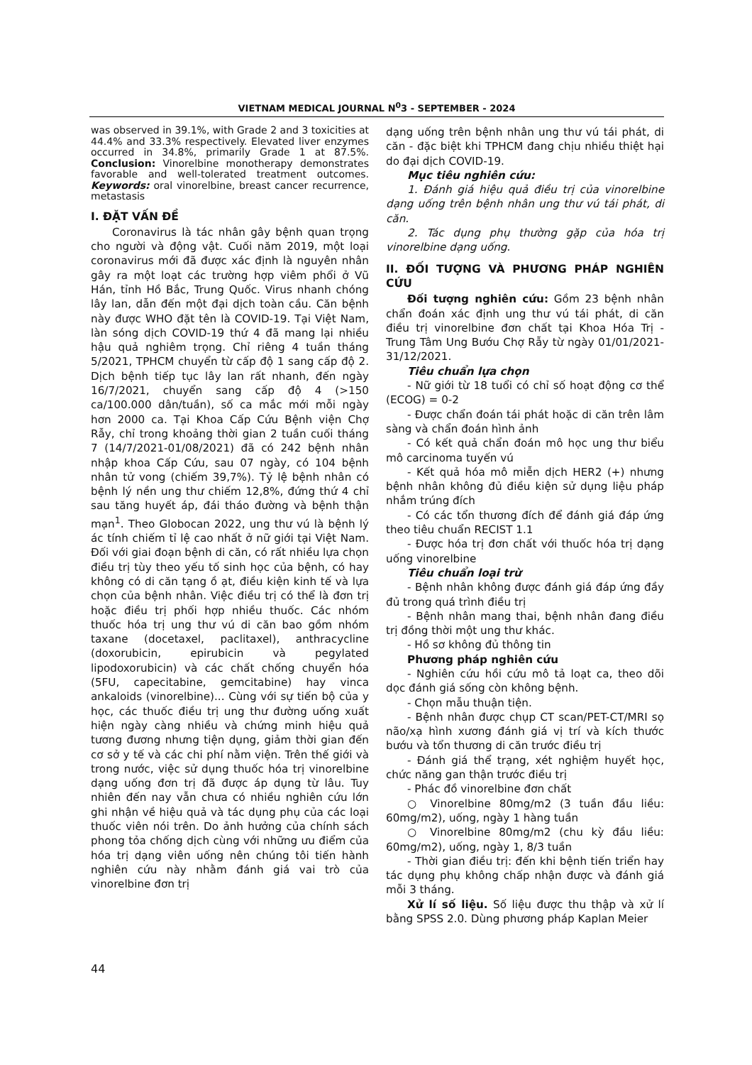VIETNAM MEDICAL JOURNAL N<sup>0</sup>3 - SEPTEMBER - 2024
was observed in 39.1%, with Grade 2 and 3 toxicities at 44.4% and 33.3% respectively. Elevated liver enzymes occurred in 34.8%, primarily Grade 1 at 87.5%. Conclusion: Vinorelbine monotherapy demonstrates favorable and well-tolerated treatment outcomes. Keywords: oral vinorelbine, breast cancer recurrence, metastasis
I. ĐẶT VẤN ĐỀ
Coronavirus là tác nhân gây bệnh quan trọng cho người và động vật. Cuối năm 2019, một loại coronavirus mới đã được xác định là nguyên nhân gây ra một loạt các trường hợp viêm phổi ở Vũ Hán, tỉnh Hồ Bắc, Trung Quốc. Virus nhanh chóng lây lan, dẫn đến một đại dịch toàn cầu. Căn bệnh này được WHO đặt tên là COVID-19. Tại Việt Nam, làn sóng dịch COVID-19 thứ 4 đã mang lại nhiều hậu quả nghiêm trọng. Chỉ riêng 4 tuần tháng 5/2021, TPHCM chuyển từ cấp độ 1 sang cấp độ 2. Dịch bệnh tiếp tục lây lan rất nhanh, đến ngày 16/7/2021, chuyển sang cấp độ 4 (>150 ca/100.000 dân/tuần), số ca mắc mới mỗi ngày hơn 2000 ca. Tại Khoa Cấp Cứu Bệnh viện Chợ Rẫy, chỉ trong khoảng thời gian 2 tuần cuối tháng 7 (14/7/2021-01/08/2021) đã có 242 bệnh nhân nhập khoa Cấp Cứu, sau 07 ngày, có 104 bệnh nhân tử vong (chiếm 39,7%). Tỷ lệ bệnh nhân có bệnh lý nền ung thư chiếm 12,8%, đứng thứ 4 chỉ sau tăng huyết áp, đái tháo đường và bệnh thận mạn<sup>1</sup>. Theo Globocan 2022, ung thư vú là bệnh lý ác tính chiếm tỉ lệ cao nhất ở nữ giới tại Việt Nam. Đối với giai đoạn bệnh di căn, có rất nhiều lựa chọn điều trị tùy theo yếu tố sinh học của bệnh, có hay không có di căn tạng ồ ạt, điều kiện kinh tế và lựa chọn của bệnh nhân. Việc điều trị có thể là đơn trị hoặc điều trị phối hợp nhiều thuốc. Các nhóm thuốc hóa trị ung thư vú di căn bao gồm nhóm taxane (docetaxel, paclitaxel), anthracycline (doxorubicin, epirubicin và pegylated lipodoxorubicin) và các chất chống chuyển hóa (5FU, capecitabine, gemcitabine) hay vinca ankaloids (vinorelbine)... Cùng với sự tiến bộ của y học, các thuốc điều trị ung thư đường uống xuất hiện ngày càng nhiều và chứng minh hiệu quả tương đương nhưng tiện dụng, giảm thời gian đến cơ sở y tế và các chi phí nằm viện. Trên thế giới và trong nước, việc sử dụng thuốc hóa trị vinorelbine dạng uống đơn trị đã được áp dụng từ lâu. Tuy nhiên đến nay vẫn chưa có nhiều nghiên cứu lớn ghi nhận về hiệu quả và tác dụng phụ của các loại thuốc viên nói trên. Do ảnh hưởng của chính sách phong tỏa chống dịch cùng với những ưu điểm của hóa trị dạng viên uống nên chúng tôi tiến hành nghiên cứu này nhằm đánh giá vai trò của vinorelbine đơn trị
dạng uống trên bệnh nhân ung thư vú tái phát, di căn - đặc biệt khi TPHCM đang chịu nhiều thiệt hại do đại dịch COVID-19.
Mục tiêu nghiên cứu:
1. Đánh giá hiệu quả điều trị của vinorelbine dạng uống trên bệnh nhân ung thư vú tái phát, di căn.
2. Tác dụng phụ thường gặp của hóa trị vinorelbine dạng uống.
II. ĐỐI TƯỢNG VÀ PHƯƠNG PHÁP NGHIÊN CỨU
Đối tượng nghiên cứu: Gồm 23 bệnh nhân chẩn đoán xác định ung thư vú tái phát, di căn điều trị vinorelbine đơn chất tại Khoa Hóa Trị - Trung Tâm Ung Bướu Chợ Rẫy từ ngày 01/01/2021- 31/12/2021.
Tiêu chuẩn lựa chọn
- Nữ giới từ 18 tuổi có chỉ số hoạt động cơ thể (ECOG) = 0-2
- Được chẩn đoán tái phát hoặc di căn trên lâm sàng và chẩn đoán hình ảnh
- Có kết quả chẩn đoán mô học ung thư biểu mô carcinoma tuyến vú
- Kết quả hóa mô miễn dịch HER2 (+) nhưng bệnh nhân không đủ điều kiện sử dụng liệu pháp nhắm trúng đích
- Có các tổn thương đích để đánh giá đáp ứng theo tiêu chuẩn RECIST 1.1
- Được hóa trị đơn chất với thuốc hóa trị dạng uống vinorelbine
Tiêu chuẩn loại trừ
- Bệnh nhân không được đánh giá đáp ứng đầy đủ trong quá trình điều trị
- Bệnh nhân mang thai, bệnh nhân đang điều trị đồng thời một ung thư khác.
- Hồ sơ không đủ thông tin
Phương pháp nghiên cứu
- Nghiên cứu hồi cứu mô tả loạt ca, theo dõi dọc đánh giá sống còn không bệnh.
- Chọn mẫu thuận tiện.
- Bệnh nhân được chụp CT scan/PET-CT/MRI sọ não/xạ hình xương đánh giá vị trí và kích thước bướu và tổn thương di căn trước điều trị
- Đánh giá thể trạng, xét nghiệm huyết học, chức năng gan thận trước điều trị
- Phác đồ vinorelbine đơn chất
○ Vinorelbine 80mg/m2 (3 tuần đầu liều: 60mg/m2), uống, ngày 1 hàng tuần
○ Vinorelbine 80mg/m2 (chu kỳ đầu liều: 60mg/m2), uống, ngày 1, 8/3 tuần
- Thời gian điều trị: đến khi bệnh tiến triển hay tác dụng phụ không chấp nhận được và đánh giá mỗi 3 tháng.
Xử lí số liệu. Số liệu được thu thập và xử lí bằng SPSS 2.0. Dùng phương pháp Kaplan Meier
44